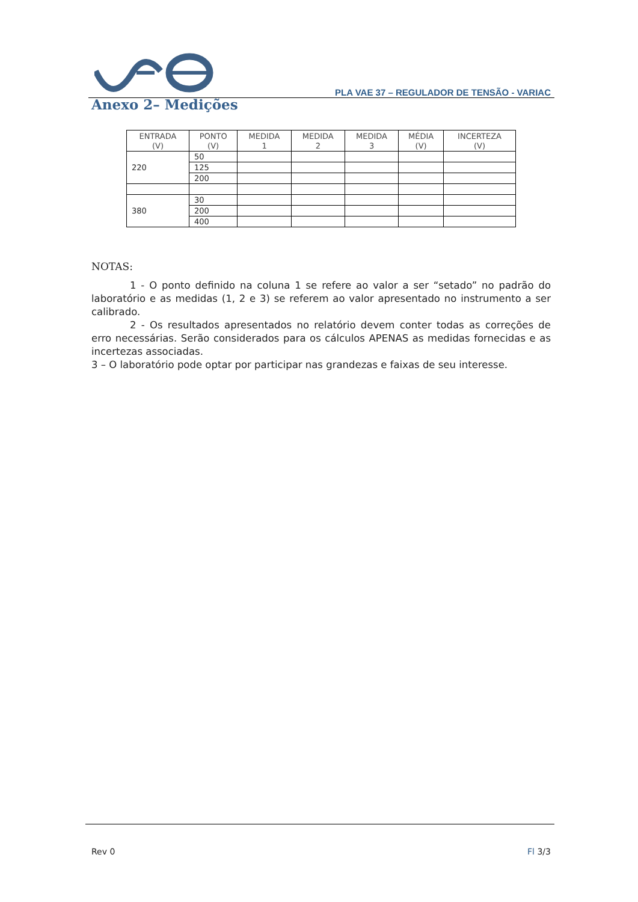PLA VAE 37 – REGULADOR DE TENSÃO - VARIAC
Anexo 2– Medições
| ENTRADA (V) | PONTO (V) | MEDIDA 1 | MEDIDA 2 | MEDIDA 3 | MÉDIA (V) | INCERTEZA (V) |
| --- | --- | --- | --- | --- | --- | --- |
| 220 | 50 | | | | | |
| | 125 | | | | | |
| | 200 | | | | | |
| 380 | 30 | | | | | |
| | 200 | | | | | |
| | 400 | | | | | |
NOTAS:
1 - O ponto definido na coluna 1 se refere ao valor a ser “setado” no padrão do laboratório e as medidas (1, 2 e 3) se referem ao valor apresentado no instrumento a ser calibrado.
2 - Os resultados apresentados no relatório devem conter todas as correções de erro necessárias. Serão considerados para os cálculos APENAS as medidas fornecidas e as incertezas associadas.
3 – O laboratório pode optar por participar nas grandezas e faixas de seu interesse.
Rev 0 Fl 3/3